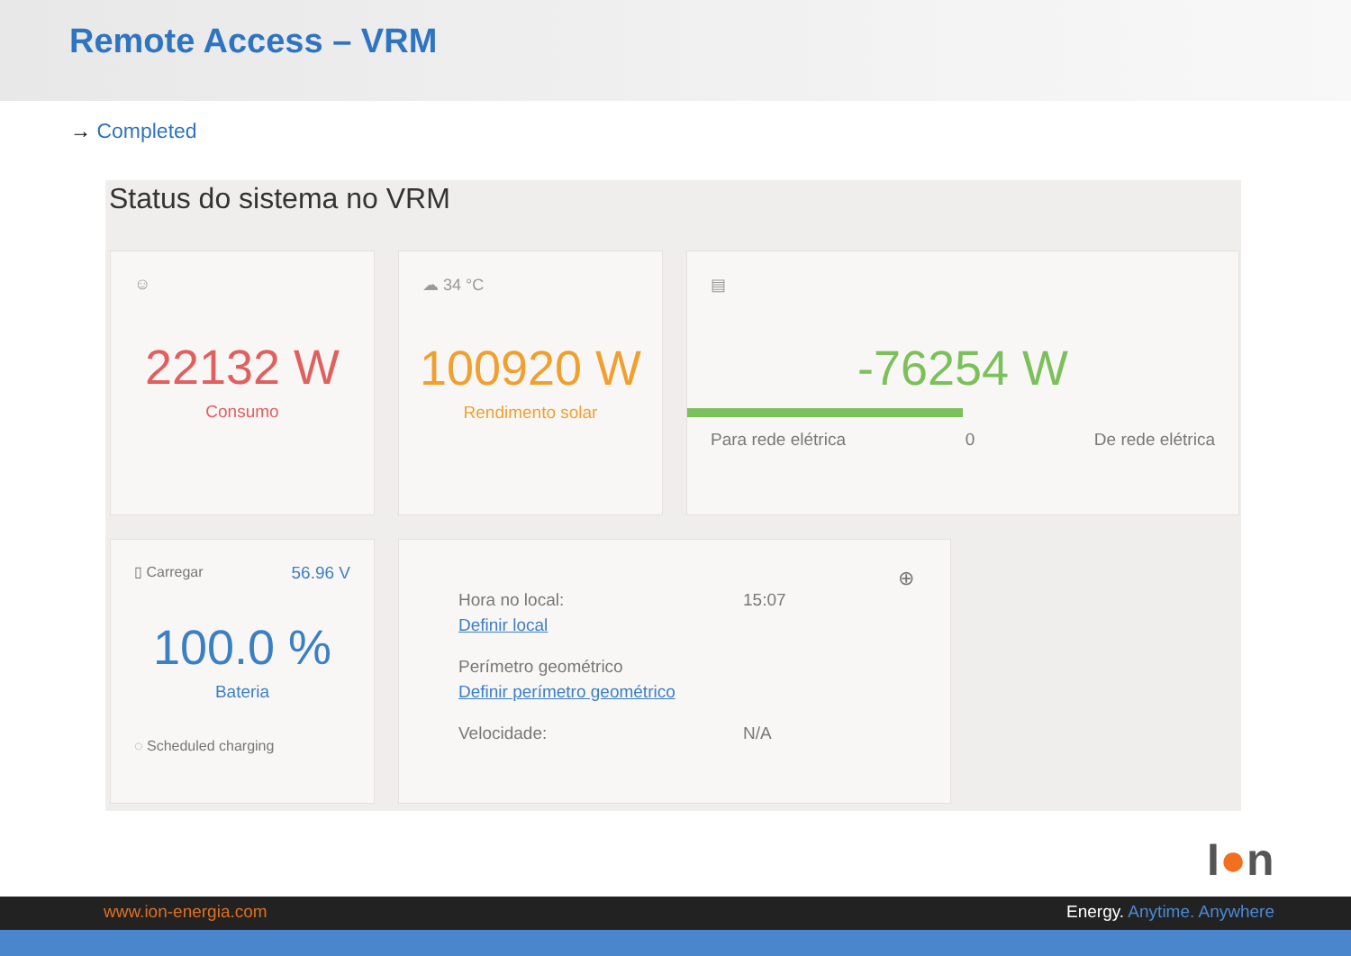Remote Access – VRM
→ Completed
Status do sistema no VRM
☺
22132 W
Consumo
☁ 34 °C
100920 W
Rendimento solar
▤
-76254 W
Para rede elétrica 0 De rede elétrica
▯ Carregar 56.96 V
100.0 %
Bateria
◌ Scheduled charging
⊕
Hora no local: 15:07
Definir local
Perímetro geométrico
Definir perímetro geométrico
Velocidade: N/A
I●n
www.ion-energia.com Energy. Anytime. Anywhere